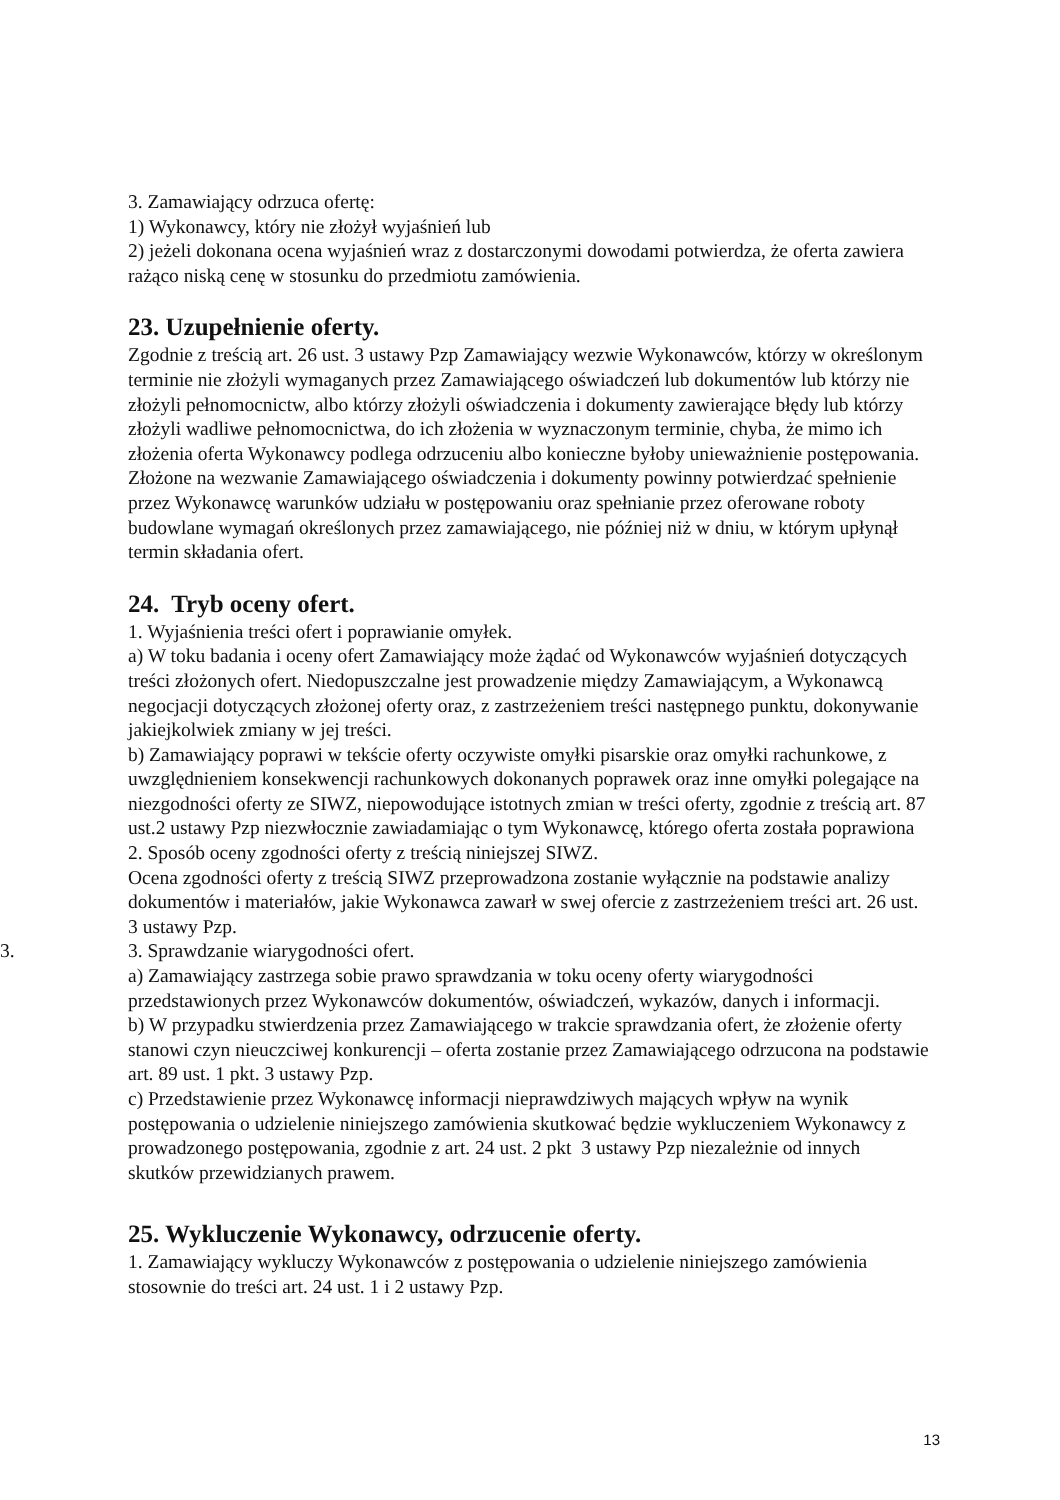3. Zamawiający odrzuca ofertę:
1) Wykonawcy, który nie złożył wyjaśnień lub
2) jeżeli dokonana ocena wyjaśnień wraz z dostarczonymi dowodami potwierdza, że oferta zawiera rażąco niską cenę w stosunku do przedmiotu zamówienia.
23. Uzupełnienie oferty.
Zgodnie z treścią art. 26 ust. 3 ustawy Pzp Zamawiający wezwie Wykonawców, którzy w określonym terminie nie złożyli wymaganych przez Zamawiającego oświadczeń lub dokumentów lub którzy nie złożyli pełnomocnictw, albo którzy złożyli oświadczenia i dokumenty zawierające błędy lub którzy złożyli wadliwe pełnomocnictwa, do ich złożenia w wyznaczonym terminie, chyba, że mimo ich złożenia oferta Wykonawcy podlega odrzuceniu albo konieczne byłoby unieważnienie postępowania. Złożone na wezwanie Zamawiającego oświadczenia i dokumenty powinny potwierdzać spełnienie przez Wykonawcę warunków udziału w postępowaniu oraz spełnianie przez oferowane roboty budowlane wymagań określonych przez zamawiającego, nie później niż w dniu, w którym upłynął termin składania ofert.
24. Tryb oceny ofert.
1. Wyjaśnienia treści ofert i poprawianie omyłek.
a) W toku badania i oceny ofert Zamawiający może żądać od Wykonawców wyjaśnień dotyczących treści złożonych ofert. Niedopuszczalne jest prowadzenie między Zamawiającym, a Wykonawcą negocjacji dotyczących złożonej oferty oraz, z zastrzeżeniem treści następnego punktu, dokonywanie jakiejkolwiek zmiany w jej treści.
b) Zamawiający poprawi w tekście oferty oczywiste omyłki pisarskie oraz omyłki rachunkowe, z uwzględnieniem konsekwencji rachunkowych dokonanych poprawek oraz inne omyłki polegające na niezgodności oferty ze SIWZ, niepowodujące istotnych zmian w treści oferty, zgodnie z treścią art. 87 ust.2 ustawy Pzp niezwłocznie zawiadamiając o tym Wykonawcę, którego oferta została poprawiona
2. Sposób oceny zgodności oferty z treścią niniejszej SIWZ.
Ocena zgodności oferty z treścią SIWZ przeprowadzona zostanie wyłącznie na podstawie analizy dokumentów i materiałów, jakie Wykonawca zawarł w swej ofercie z zastrzeżeniem treści art. 26 ust. 3 ustawy Pzp.
3. 3. Sprawdzanie wiarygodności ofert.
a) Zamawiający zastrzega sobie prawo sprawdzania w toku oceny oferty wiarygodności przedstawionych przez Wykonawców dokumentów, oświadczeń, wykazów, danych i informacji.
b) W przypadku stwierdzenia przez Zamawiającego w trakcie sprawdzania ofert, że złożenie oferty stanowi czyn nieuczciwej konkurencji – oferta zostanie przez Zamawiającego odrzucona na podstawie art. 89 ust. 1 pkt. 3 ustawy Pzp.
c) Przedstawienie przez Wykonawcę informacji nieprawdziwych mających wpływ na wynik postępowania o udzielenie niniejszego zamówienia skutkować będzie wykluczeniem Wykonawcy z prowadzonego postępowania, zgodnie z art. 24 ust. 2 pkt 3 ustawy Pzp niezależnie od innych skutków przewidzianych prawem.
25. Wykluczenie Wykonawcy, odrzucenie oferty.
1. Zamawiający wykluczy Wykonawców z postępowania o udzielenie niniejszego zamówienia stosownie do treści art. 24 ust. 1 i 2 ustawy Pzp.
13